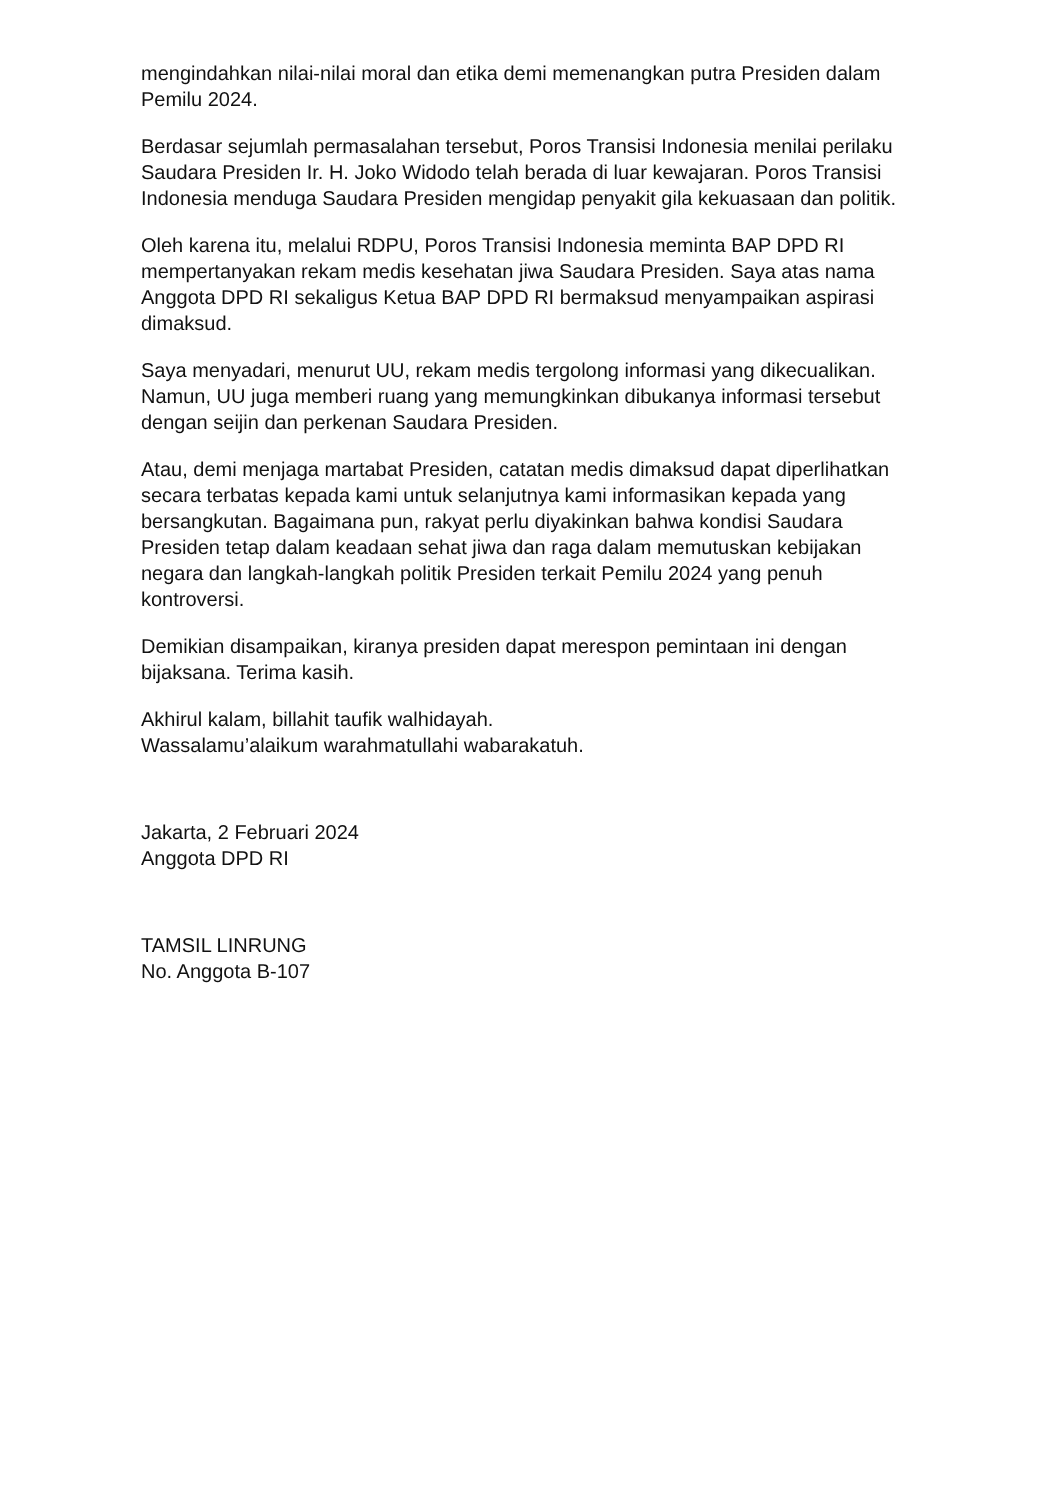mengindahkan nilai-nilai moral dan etika demi memenangkan putra Presiden dalam Pemilu 2024.
Berdasar sejumlah permasalahan tersebut, Poros Transisi Indonesia menilai perilaku Saudara Presiden Ir. H. Joko Widodo telah berada di luar kewajaran. Poros Transisi Indonesia menduga Saudara Presiden mengidap penyakit gila kekuasaan dan politik.
Oleh karena itu, melalui RDPU, Poros Transisi Indonesia meminta BAP DPD RI mempertanyakan rekam medis kesehatan jiwa Saudara Presiden. Saya atas nama Anggota DPD RI sekaligus Ketua BAP DPD RI bermaksud menyampaikan aspirasi dimaksud.
Saya menyadari, menurut UU, rekam medis tergolong informasi yang dikecualikan. Namun, UU juga memberi ruang yang memungkinkan dibukanya informasi tersebut dengan seijin dan perkenan Saudara Presiden.
Atau, demi menjaga martabat Presiden, catatan medis dimaksud dapat diperlihatkan secara terbatas kepada kami untuk selanjutnya kami informasikan kepada yang bersangkutan. Bagaimana pun, rakyat perlu diyakinkan bahwa kondisi Saudara Presiden tetap dalam keadaan sehat jiwa dan raga dalam memutuskan kebijakan negara dan langkah-langkah politik Presiden terkait Pemilu 2024 yang penuh kontroversi.
Demikian disampaikan, kiranya presiden dapat merespon pemintaan ini dengan bijaksana. Terima kasih.
Akhirul kalam, billahit taufik walhidayah.
Wassalamu’alaikum warahmatullahi wabarakatuh.
Jakarta, 2 Februari 2024
Anggota DPD RI
TAMSIL LINRUNG
No. Anggota B-107